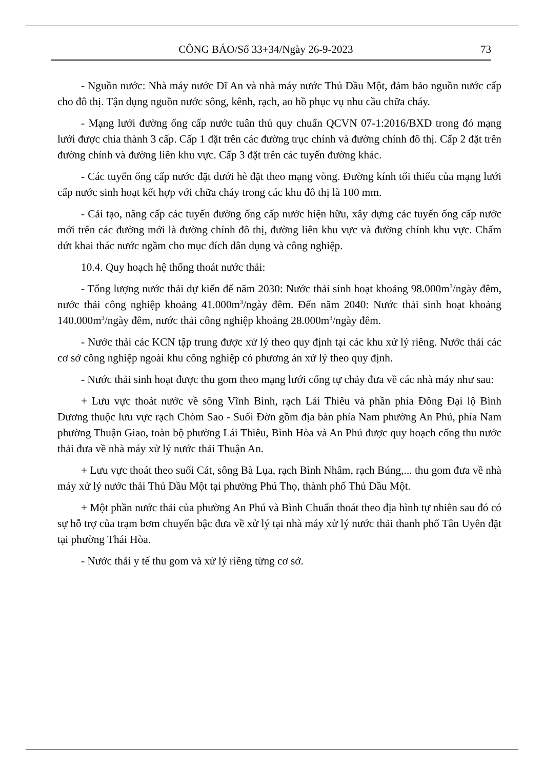CÔNG BÁO/Số 33+34/Ngày 26-9-2023 73
- Nguồn nước: Nhà máy nước Dĩ An và nhà máy nước Thủ Dầu Một, đảm bảo nguồn nước cấp cho đô thị. Tận dụng nguồn nước sông, kênh, rạch, ao hồ phục vụ nhu cầu chữa cháy.
- Mạng lưới đường ống cấp nước tuân thủ quy chuẩn QCVN 07-1:2016/BXD trong đó mạng lưới được chia thành 3 cấp. Cấp 1 đặt trên các đường trục chính và đường chính đô thị. Cấp 2 đặt trên đường chính và đường liên khu vực. Cấp 3 đặt trên các tuyến đường khác.
- Các tuyến ống cấp nước đặt dưới hè đặt theo mạng vòng. Đường kính tối thiểu của mạng lưới cấp nước sinh hoạt kết hợp với chữa cháy trong các khu đô thị là 100 mm.
- Cải tạo, nâng cấp các tuyến đường ống cấp nước hiện hữu, xây dựng các tuyến ống cấp nước mới trên các đường mới là đường chính đô thị, đường liên khu vực và đường chính khu vực. Chấm dứt khai thác nước ngầm cho mục đích dân dụng và công nghiệp.
10.4. Quy hoạch hệ thống thoát nước thải:
- Tổng lượng nước thải dự kiến đế năm 2030: Nước thải sinh hoạt khoảng 98.000m<sup>3</sup>/ngày đêm, nước thải công nghiệp khoảng 41.000m<sup>3</sup>/ngày đêm. Đến năm 2040: Nước thải sinh hoạt khoảng 140.000m<sup>3</sup>/ngày đêm, nước thải công nghiệp khoảng 28.000m<sup>3</sup>/ngày đêm.
- Nước thải các KCN tập trung được xử lý theo quy định tại các khu xử lý riêng. Nước thải các cơ sở công nghiệp ngoài khu công nghiệp có phương án xử lý theo quy định.
- Nước thải sinh hoạt được thu gom theo mạng lưới cống tự chảy đưa về các nhà máy như sau:
+ Lưu vực thoát nước về sông Vĩnh Bình, rạch Lái Thiêu và phần phía Đông Đại lộ Bình Dương thuộc lưu vực rạch Chòm Sao - Suối Đờn gồm địa bàn phía Nam phường An Phú, phía Nam phường Thuận Giao, toàn bộ phường Lái Thiêu, Bình Hòa và An Phú được quy hoạch cống thu nước thải đưa về nhà máy xử lý nước thải Thuận An.
+ Lưu vực thoát theo suối Cát, sông Bà Lụa, rạch Bình Nhâm, rạch Búng,... thu gom đưa về nhà máy xử lý nước thải Thủ Dầu Một tại phường Phú Thọ, thành phố Thủ Dầu Một.
+ Một phần nước thải của phường An Phú và Bình Chuẩn thoát theo địa hình tự nhiên sau đó có sự hỗ trợ của trạm bơm chuyển bậc đưa về xử lý tại nhà máy xử lý nước thải thanh phố Tân Uyên đặt tại phường Thái Hòa.
- Nước thải y tế thu gom và xử lý riêng từng cơ sở.